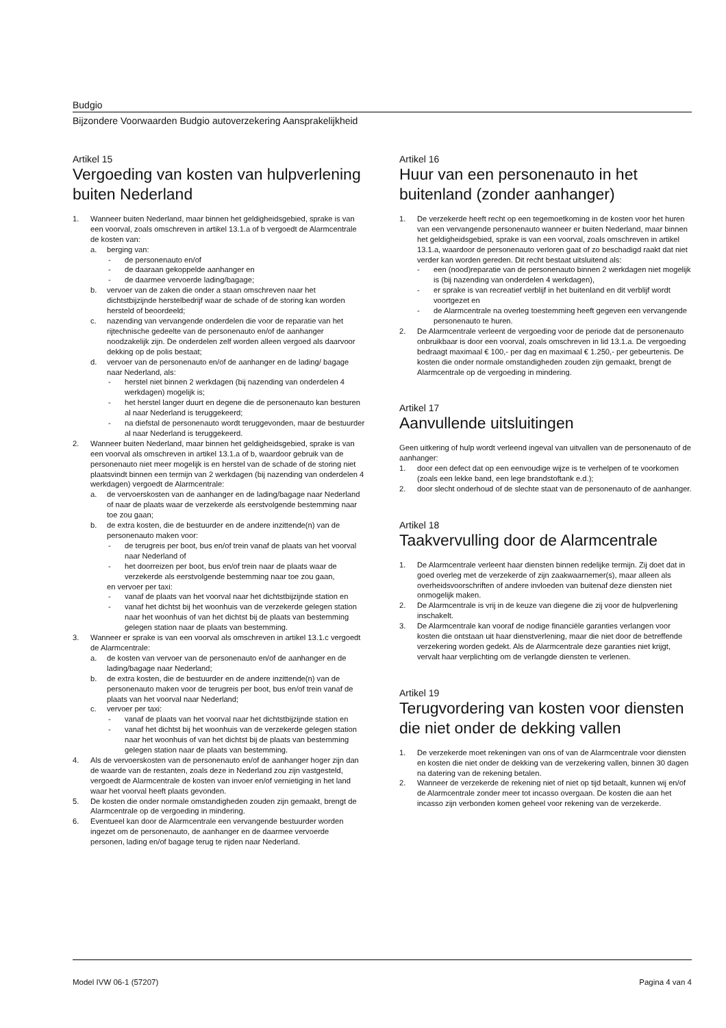Budgio
Bijzondere Voorwaarden Budgio autoverzekering Aansprakelijkheid
Artikel 15
Vergoeding van kosten van hulpverlening buiten Nederland
1. Wanneer buiten Nederland, maar binnen het geldigheidsgebied, sprake is van een voorval, zoals omschreven in artikel 13.1.a of b vergoedt de Alarmcentrale de kosten van:
a. berging van:
- de personenauto en/of
- de daaraan gekoppelde aanhanger en
- de daarmee vervoerde lading/bagage;
b. vervoer van de zaken die onder a staan omschreven naar het dichtstbijzijnde herstelbedrijf waar de schade of de storing kan worden hersteld of beoordeeld;
c. nazending van vervangende onderdelen die voor de reparatie van het rijtechnische gedeelte van de personenauto en/of de aanhanger noodzakelijk zijn. De onderdelen zelf worden alleen vergoed als daarvoor dekking op de polis bestaat;
d. vervoer van de personenauto en/of de aanhanger en de lading/ bagage naar Nederland, als:
- herstel niet binnen 2 werkdagen (bij nazending van onderdelen 4 werkdagen) mogelijk is;
- het herstel langer duurt en degene die de personenauto kan besturen al naar Nederland is teruggekeerd;
- na diefstal de personenauto wordt teruggevonden, maar de bestuurder al naar Nederland is teruggekeerd.
2. Wanneer buiten Nederland, maar binnen het geldigheidsgebied, sprake is van een voorval als omschreven in artikel 13.1.a of b, waardoor gebruik van de personenauto niet meer mogelijk is en herstel van de schade of de storing niet plaatsvindt binnen een termijn van 2 werkdagen (bij nazending van onderdelen 4 werkdagen) vergoedt de Alarmcentrale:
a. de vervoerskosten van de aanhanger en de lading/bagage naar Nederland of naar de plaats waar de verzekerde als eerstvolgende bestemming naar toe zou gaan;
b. de extra kosten, die de bestuurder en de andere inzittende(n) van de personenauto maken voor:
- de terugreis per boot, bus en/of trein vanaf de plaats van het voorval naar Nederland of
- het doorreizen per boot, bus en/of trein naar de plaats waar de verzekerde als eerstvolgende bestemming naar toe zou gaan,
en vervoer per taxi:
- vanaf de plaats van het voorval naar het dichtstbijzijnde station en
- vanaf het dichtst bij het woonhuis van de verzekerde gelegen station naar het woonhuis of van het dichtst bij de plaats van bestemming gelegen station naar de plaats van bestemming.
3. Wanneer er sprake is van een voorval als omschreven in artikel 13.1.c vergoedt de Alarmcentrale:
a. de kosten van vervoer van de personenauto en/of de aanhanger en de lading/bagage naar Nederland;
b. de extra kosten, die de bestuurder en de andere inzittende(n) van de personenauto maken voor de terugreis per boot, bus en/of trein vanaf de plaats van het voorval naar Nederland;
c. vervoer per taxi:
- vanaf de plaats van het voorval naar het dichtstbijzijnde station en
- vanaf het dichtst bij het woonhuis van de verzekerde gelegen station naar het woonhuis of van het dichtst bij de plaats van bestemming gelegen station naar de plaats van bestemming.
4. Als de vervoerskosten van de personenauto en/of de aanhanger hoger zijn dan de waarde van de restanten, zoals deze in Nederland zou zijn vastgesteld, vergoedt de Alarmcentrale de kosten van invoer en/of vernietiging in het land waar het voorval heeft plaats gevonden.
5. De kosten die onder normale omstandigheden zouden zijn gemaakt, brengt de Alarmcentrale op de vergoeding in mindering.
6. Eventueel kan door de Alarmcentrale een vervangende bestuurder worden ingezet om de personenauto, de aanhanger en de daarmee vervoerde personen, lading en/of bagage terug te rijden naar Nederland.
Artikel 16
Huur van een personenauto in het buitenland (zonder aanhanger)
1. De verzekerde heeft recht op een tegemoetkoming in de kosten voor het huren van een vervangende personenauto wanneer er buiten Nederland, maar binnen het geldigheidsgebied, sprake is van een voorval, zoals omschreven in artikel 13.1.a, waardoor de personenauto verloren gaat of zo beschadigd raakt dat niet verder kan worden gereden. Dit recht bestaat uitsluitend als:
- een (nood)reparatie van de personenauto binnen 2 werkdagen niet mogelijk is (bij nazending van onderdelen 4 werkdagen),
- er sprake is van recreatief verblijf in het buitenland en dit verblijf wordt voortgezet en
- de Alarmcentrale na overleg toestemming heeft gegeven een vervangende personenauto te huren.
2. De Alarmcentrale verleent de vergoeding voor de periode dat de personenauto onbruikbaar is door een voorval, zoals omschreven in lid 13.1.a. De vergoeding bedraagt maximaal € 100,- per dag en maximaal € 1.250,- per gebeurtenis. De kosten die onder normale omstandigheden zouden zijn gemaakt, brengt de Alarmcentrale op de vergoeding in mindering.
Artikel 17
Aanvullende uitsluitingen
Geen uitkering of hulp wordt verleend ingeval van uitvallen van de personenauto of de aanhanger:
1. door een defect dat op een eenvoudige wijze is te verhelpen of te voorkomen (zoals een lekke band, een lege brandstoftank e.d.);
2. door slecht onderhoud of de slechte staat van de personenauto of de aanhanger.
Artikel 18
Taakvervulling door de Alarmcentrale
1. De Alarmcentrale verleent haar diensten binnen redelijke termijn. Zij doet dat in goed overleg met de verzekerde of zijn zaakwaarnemer(s), maar alleen als overheidsvoorschriften of andere invloeden van buitenaf deze diensten niet onmogelijk maken.
2. De Alarmcentrale is vrij in de keuze van diegene die zij voor de hulpverlening inschakelt.
3. De Alarmcentrale kan vooraf de nodige financiële garanties verlangen voor kosten die ontstaan uit haar dienstverlening, maar die niet door de betreffende verzekering worden gedekt. Als de Alarmcentrale deze garanties niet krijgt, vervalt haar verplichting om de verlangde diensten te verlenen.
Artikel 19
Terugvordering van kosten voor diensten die niet onder de dekking vallen
1. De verzekerde moet rekeningen van ons of van de Alarmcentrale voor diensten en kosten die niet onder de dekking van de verzekering vallen, binnen 30 dagen na datering van de rekening betalen.
2. Wanneer de verzekerde de rekening niet of niet op tijd betaalt, kunnen wij en/of de Alarmcentrale zonder meer tot incasso overgaan. De kosten die aan het incasso zijn verbonden komen geheel voor rekening van de verzekerde.
Model IVW 06-1 (57207) Pagina 4 van 4